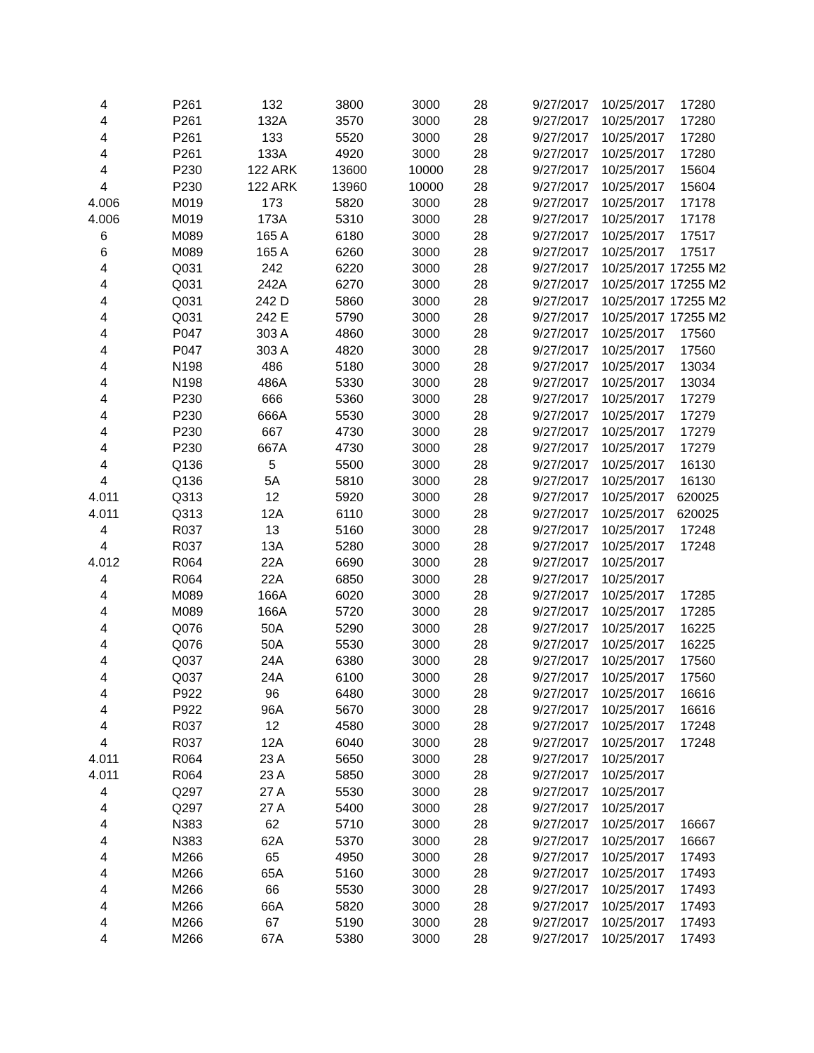| 4 | P261 | 132 | 3800 | 3000 | 28 | 9/27/2017 | 10/25/2017 | 17280 |
| 4 | P261 | 132A | 3570 | 3000 | 28 | 9/27/2017 | 10/25/2017 | 17280 |
| 4 | P261 | 133 | 5520 | 3000 | 28 | 9/27/2017 | 10/25/2017 | 17280 |
| 4 | P261 | 133A | 4920 | 3000 | 28 | 9/27/2017 | 10/25/2017 | 17280 |
| 4 | P230 | 122 ARK | 13600 | 10000 | 28 | 9/27/2017 | 10/25/2017 | 15604 |
| 4 | P230 | 122 ARK | 13960 | 10000 | 28 | 9/27/2017 | 10/25/2017 | 15604 |
| 4.006 | M019 | 173 | 5820 | 3000 | 28 | 9/27/2017 | 10/25/2017 | 17178 |
| 4.006 | M019 | 173A | 5310 | 3000 | 28 | 9/27/2017 | 10/25/2017 | 17178 |
| 6 | M089 | 165 A | 6180 | 3000 | 28 | 9/27/2017 | 10/25/2017 | 17517 |
| 6 | M089 | 165 A | 6260 | 3000 | 28 | 9/27/2017 | 10/25/2017 | 17517 |
| 4 | Q031 | 242 | 6220 | 3000 | 28 | 9/27/2017 | 10/25/2017 | 17255 M2 |
| 4 | Q031 | 242A | 6270 | 3000 | 28 | 9/27/2017 | 10/25/2017 | 17255 M2 |
| 4 | Q031 | 242 D | 5860 | 3000 | 28 | 9/27/2017 | 10/25/2017 | 17255 M2 |
| 4 | Q031 | 242 E | 5790 | 3000 | 28 | 9/27/2017 | 10/25/2017 | 17255 M2 |
| 4 | P047 | 303 A | 4860 | 3000 | 28 | 9/27/2017 | 10/25/2017 | 17560 |
| 4 | P047 | 303 A | 4820 | 3000 | 28 | 9/27/2017 | 10/25/2017 | 17560 |
| 4 | N198 | 486 | 5180 | 3000 | 28 | 9/27/2017 | 10/25/2017 | 13034 |
| 4 | N198 | 486A | 5330 | 3000 | 28 | 9/27/2017 | 10/25/2017 | 13034 |
| 4 | P230 | 666 | 5360 | 3000 | 28 | 9/27/2017 | 10/25/2017 | 17279 |
| 4 | P230 | 666A | 5530 | 3000 | 28 | 9/27/2017 | 10/25/2017 | 17279 |
| 4 | P230 | 667 | 4730 | 3000 | 28 | 9/27/2017 | 10/25/2017 | 17279 |
| 4 | P230 | 667A | 4730 | 3000 | 28 | 9/27/2017 | 10/25/2017 | 17279 |
| 4 | Q136 | 5 | 5500 | 3000 | 28 | 9/27/2017 | 10/25/2017 | 16130 |
| 4 | Q136 | 5A | 5810 | 3000 | 28 | 9/27/2017 | 10/25/2017 | 16130 |
| 4.011 | Q313 | 12 | 5920 | 3000 | 28 | 9/27/2017 | 10/25/2017 | 620025 |
| 4.011 | Q313 | 12A | 6110 | 3000 | 28 | 9/27/2017 | 10/25/2017 | 620025 |
| 4 | R037 | 13 | 5160 | 3000 | 28 | 9/27/2017 | 10/25/2017 | 17248 |
| 4 | R037 | 13A | 5280 | 3000 | 28 | 9/27/2017 | 10/25/2017 | 17248 |
| 4.012 | R064 | 22A | 6690 | 3000 | 28 | 9/27/2017 | 10/25/2017 | |
| 4 | R064 | 22A | 6850 | 3000 | 28 | 9/27/2017 | 10/25/2017 | |
| 4 | M089 | 166A | 6020 | 3000 | 28 | 9/27/2017 | 10/25/2017 | 17285 |
| 4 | M089 | 166A | 5720 | 3000 | 28 | 9/27/2017 | 10/25/2017 | 17285 |
| 4 | Q076 | 50A | 5290 | 3000 | 28 | 9/27/2017 | 10/25/2017 | 16225 |
| 4 | Q076 | 50A | 5530 | 3000 | 28 | 9/27/2017 | 10/25/2017 | 16225 |
| 4 | Q037 | 24A | 6380 | 3000 | 28 | 9/27/2017 | 10/25/2017 | 17560 |
| 4 | Q037 | 24A | 6100 | 3000 | 28 | 9/27/2017 | 10/25/2017 | 17560 |
| 4 | P922 | 96 | 6480 | 3000 | 28 | 9/27/2017 | 10/25/2017 | 16616 |
| 4 | P922 | 96A | 5670 | 3000 | 28 | 9/27/2017 | 10/25/2017 | 16616 |
| 4 | R037 | 12 | 4580 | 3000 | 28 | 9/27/2017 | 10/25/2017 | 17248 |
| 4 | R037 | 12A | 6040 | 3000 | 28 | 9/27/2017 | 10/25/2017 | 17248 |
| 4.011 | R064 | 23 A | 5650 | 3000 | 28 | 9/27/2017 | 10/25/2017 | |
| 4.011 | R064 | 23 A | 5850 | 3000 | 28 | 9/27/2017 | 10/25/2017 | |
| 4 | Q297 | 27 A | 5530 | 3000 | 28 | 9/27/2017 | 10/25/2017 | |
| 4 | Q297 | 27 A | 5400 | 3000 | 28 | 9/27/2017 | 10/25/2017 | |
| 4 | N383 | 62 | 5710 | 3000 | 28 | 9/27/2017 | 10/25/2017 | 16667 |
| 4 | N383 | 62A | 5370 | 3000 | 28 | 9/27/2017 | 10/25/2017 | 16667 |
| 4 | M266 | 65 | 4950 | 3000 | 28 | 9/27/2017 | 10/25/2017 | 17493 |
| 4 | M266 | 65A | 5160 | 3000 | 28 | 9/27/2017 | 10/25/2017 | 17493 |
| 4 | M266 | 66 | 5530 | 3000 | 28 | 9/27/2017 | 10/25/2017 | 17493 |
| 4 | M266 | 66A | 5820 | 3000 | 28 | 9/27/2017 | 10/25/2017 | 17493 |
| 4 | M266 | 67 | 5190 | 3000 | 28 | 9/27/2017 | 10/25/2017 | 17493 |
| 4 | M266 | 67A | 5380 | 3000 | 28 | 9/27/2017 | 10/25/2017 | 17493 |